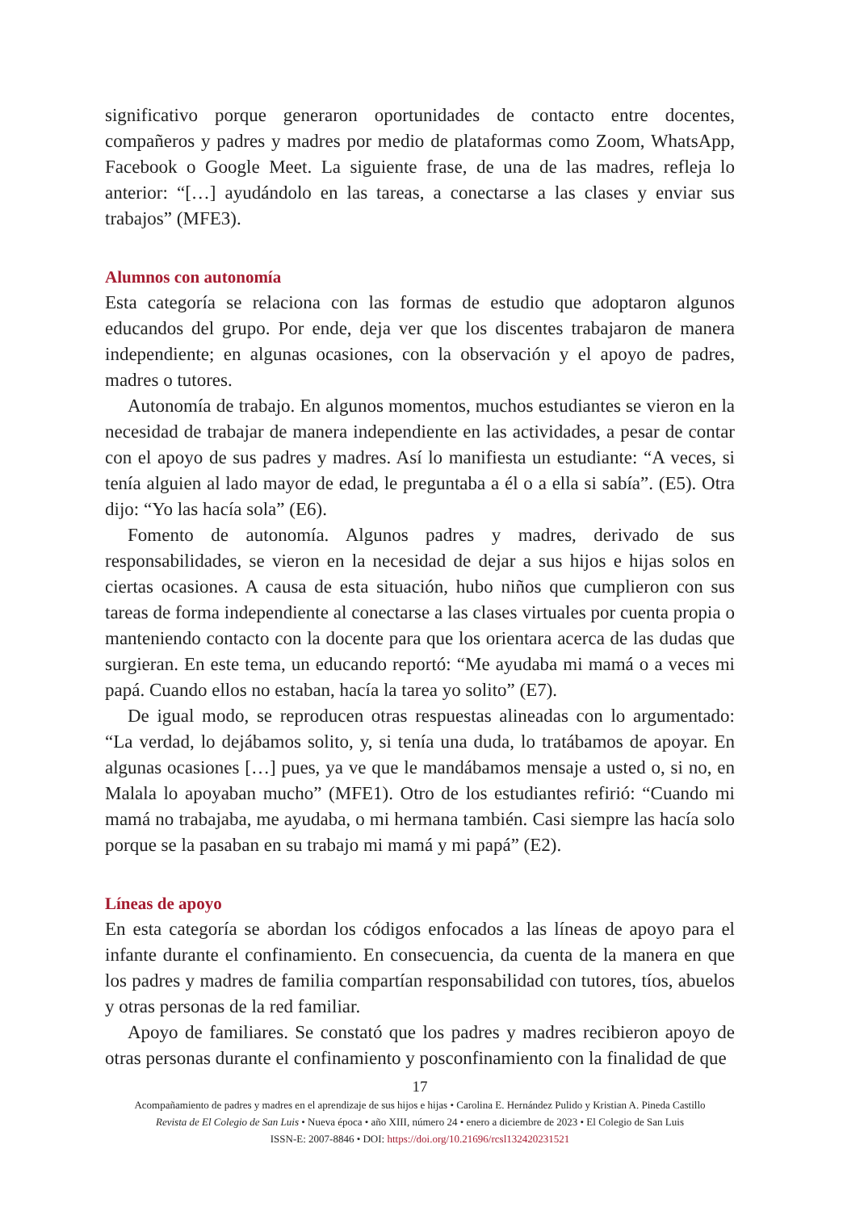significativo porque generaron oportunidades de contacto entre docentes, compañeros y padres y madres por medio de plataformas como Zoom, WhatsApp, Facebook o Google Meet. La siguiente frase, de una de las madres, refleja lo anterior: “[…] ayudándolo en las tareas, a conectarse a las clases y enviar sus trabajos” (MFE3).
Alumnos con autonomía
Esta categoría se relaciona con las formas de estudio que adoptaron algunos educandos del grupo. Por ende, deja ver que los discentes trabajaron de manera independiente; en algunas ocasiones, con la observación y el apoyo de padres, madres o tutores.
Autonomía de trabajo. En algunos momentos, muchos estudiantes se vieron en la necesidad de trabajar de manera independiente en las actividades, a pesar de contar con el apoyo de sus padres y madres. Así lo manifiesta un estudiante: “A veces, si tenía alguien al lado mayor de edad, le preguntaba a él o a ella si sabía”. (E5). Otra dijo: “Yo las hacía sola” (E6).
Fomento de autonomía. Algunos padres y madres, derivado de sus responsabilidades, se vieron en la necesidad de dejar a sus hijos e hijas solos en ciertas ocasiones. A causa de esta situación, hubo niños que cumplieron con sus tareas de forma independiente al conectarse a las clases virtuales por cuenta propia o manteniendo contacto con la docente para que los orientara acerca de las dudas que surgieran. En este tema, un educando reportó: “Me ayudaba mi mamá o a veces mi papá. Cuando ellos no estaban, hacía la tarea yo solito” (E7).
De igual modo, se reproducen otras respuestas alineadas con lo argumentado: “La verdad, lo dejábamos solito, y, si tenía una duda, lo tratábamos de apoyar. En algunas ocasiones […] pues, ya ve que le mandábamos mensaje a usted o, si no, en Malala lo apoyaban mucho” (MFE1). Otro de los estudiantes refirió: “Cuando mi mamá no trabajaba, me ayudaba, o mi hermana también. Casi siempre las hacía solo porque se la pasaban en su trabajo mi mamá y mi papá” (E2).
Líneas de apoyo
En esta categoría se abordan los códigos enfocados a las líneas de apoyo para el infante durante el confinamiento. En consecuencia, da cuenta de la manera en que los padres y madres de familia compartían responsabilidad con tutores, tíos, abuelos y otras personas de la red familiar.
Apoyo de familiares. Se constató que los padres y madres recibieron apoyo de otras personas durante el confinamiento y posconfinamiento con la finalidad de que
17
Acompañamiento de padres y madres en el aprendizaje de sus hijos e hijas • Carolina E. Hernández Pulido y Kristian A. Pineda Castillo
Revista de El Colegio de San Luis • Nueva época • año XIII, número 24 • enero a diciembre de 2023 • El Colegio de San Luis
ISSN-E: 2007-8846 • DOI: https://doi.org/10.21696/rcsl132420231521